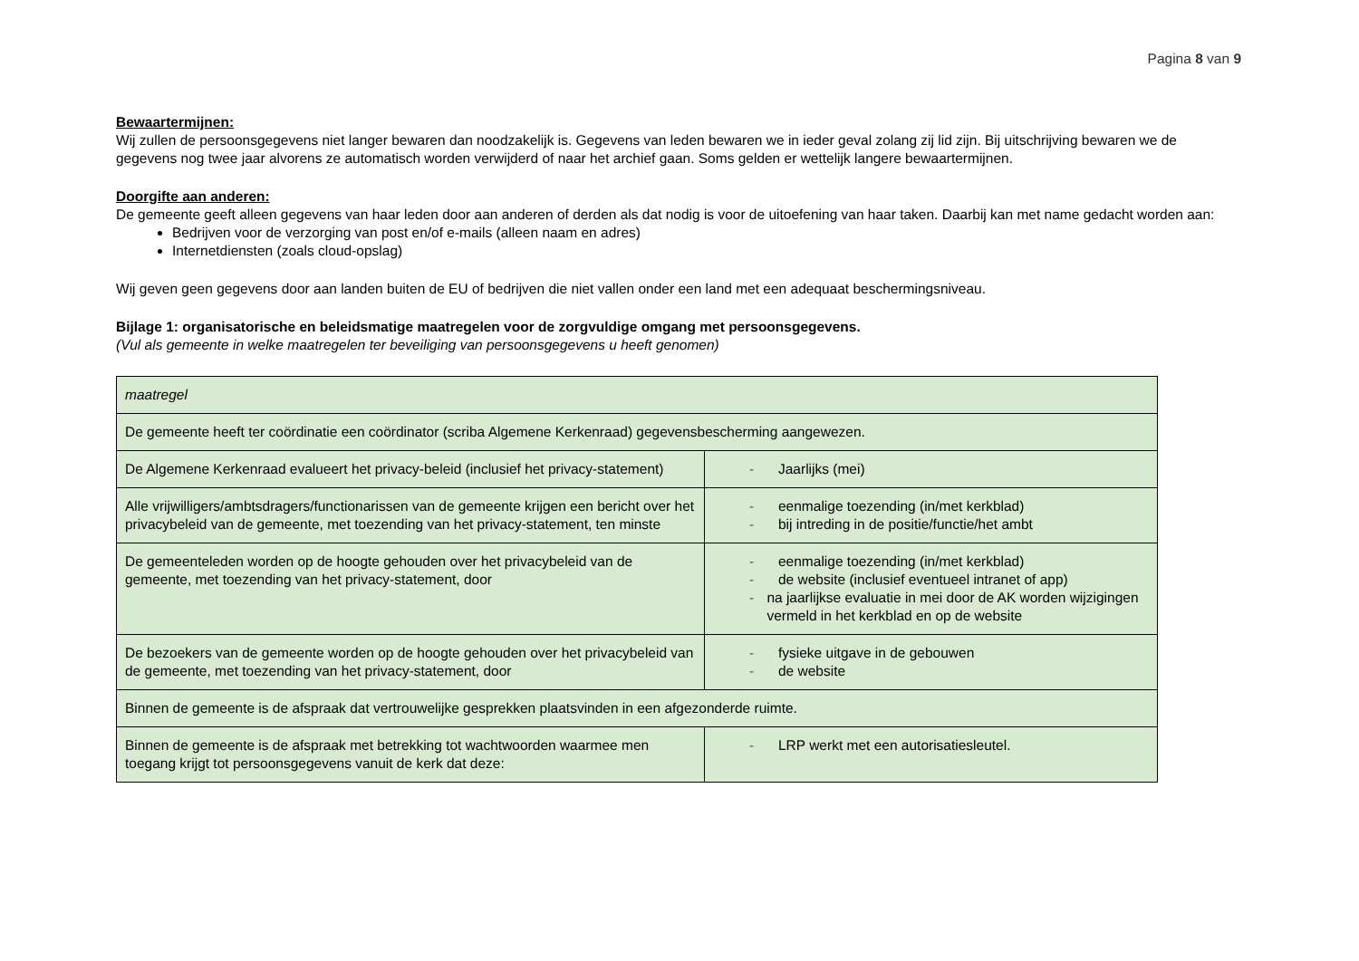Pagina 8 van 9
Bewaartermijnen:
Wij zullen de persoonsgegevens niet langer bewaren dan noodzakelijk is. Gegevens van leden bewaren we in ieder geval zolang zij lid zijn. Bij uitschrijving bewaren we de gegevens nog twee jaar alvorens ze automatisch worden verwijderd of naar het archief gaan. Soms gelden er wettelijk langere bewaartermijnen.
Doorgifte aan anderen:
De gemeente geeft alleen gegevens van haar leden door aan anderen of derden als dat nodig is voor de uitoefening van haar taken. Daarbij kan met name gedacht worden aan:
Bedrijven voor de verzorging van post en/of e-mails (alleen naam en adres)
Internetdiensten (zoals cloud-opslag)
Wij geven geen gegevens door aan landen buiten de EU of bedrijven die niet vallen onder een land met een adequaat beschermingsniveau.
Bijlage 1: organisatorische en beleidsmatige maatregelen voor de zorgvuldige omgang met persoonsgegevens.
(Vul als gemeente in welke maatregelen ter beveiliging van persoonsgegevens u heeft genomen)
| maatregel | |
| De gemeente heeft ter coördinatie een coördinator (scriba Algemene Kerkenraad) gegevensbescherming aangewezen. | |
| De Algemene Kerkenraad evalueert het privacy-beleid (inclusief het privacy-statement) | - Jaarlijks (mei) |
| Alle vrijwilligers/ambtsdragers/functionarissen van de gemeente krijgen een bericht over het privacybeleid van de gemeente, met toezending van het privacy-statement, ten minste | - eenmalige toezending (in/met kerkblad) - bij intreding in de positie/functie/het ambt |
| De gemeenteleden worden op de hoogte gehouden over het privacybeleid van de gemeente, met toezending van het privacy-statement, door | - eenmalige toezending (in/met kerkblad) - de website (inclusief eventueel intranet of app) - na jaarlijkse evaluatie in mei door de AK worden wijzigingen vermeld in het kerkblad en op de website |
| De bezoekers van de gemeente worden op de hoogte gehouden over het privacybeleid van de gemeente, met toezending van het privacy-statement, door | - fysieke uitgave in de gebouwen - de website |
| Binnen de gemeente is de afspraak dat vertrouwelijke gesprekken plaatsvinden in een afgezonderde ruimte. | |
| Binnen de gemeente is de afspraak met betrekking tot wachtwoorden waarmee men toegang krijgt tot persoonsgegevens vanuit de kerk dat deze: | - LRP werkt met een autorisatiesleutel. |